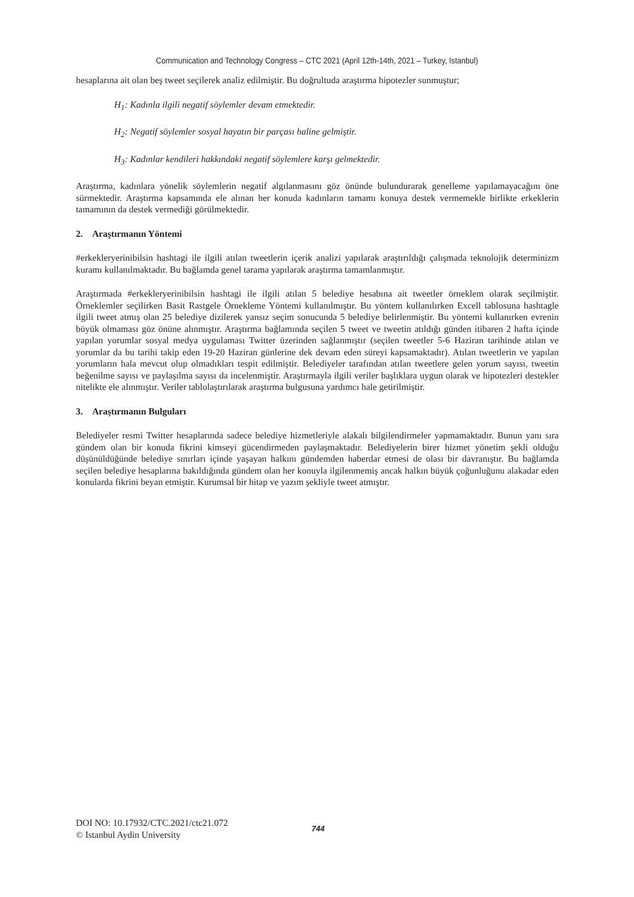Communication and Technology Congress – CTC 2021 (April 12th-14th, 2021 – Turkey, Istanbul)
hesaplarına ait olan beş tweet seçilerek analiz edilmiştir. Bu doğrultuda araştırma hipotezler sunmuştur;
H<sub>1</sub>: Kadınla ilgili negatif söylemler devam etmektedir.
H<sub>2</sub>: Negatif söylemler sosyal hayatın bir parçası haline gelmiştir.
H<sub>3</sub>: Kadınlar kendileri hakkındaki negatif söylemlere karşı gelmektedir.
Araştırma, kadınlara yönelik söylemlerin negatif algılanmasını göz önünde bulundurarak genelleme yapılamayacağını öne sürmektedir. Araştırma kapsamında ele alınan her konuda kadınların tamamı konuya destek vermemekle birlikte erkeklerin tamamının da destek vermediği görülmektedir.
2. Araştırmanın Yöntemi
#erkekleryerinibilsin hashtagi ile ilgili atılan tweetlerin içerik analizi yapılarak araştırıldığı çalışmada teknolojik determinizm kuramı kullanılmaktadır. Bu bağlamda genel tarama yapılarak araştırma tamamlanmıştır.
Araştırmada #erkekleryerinibilsin hashtagi ile ilgili atılan 5 belediye hesabına ait tweetler örneklem olarak seçilmiştir. Örneklemler seçilirken Basit Rastgele Örnekleme Yöntemi kullanılmıştır. Bu yöntem kullanılırken Excell tablosuna hashtagle ilgili tweet atmış olan 25 belediye dizilerek yansız seçim sonucunda 5 belediye belirlenmiştir. Bu yöntemi kullanırken evrenin büyük olmaması göz önüne alınmıştır. Araştırma bağlamında seçilen 5 tweet ve tweetin atıldığı günden itibaren 2 hafta içinde yapılan yorumlar sosyal medya uygulaması Twitter üzerinden sağlanmıştır (seçilen tweetler 5-6 Haziran tarihinde atılan ve yorumlar da bu tarihi takip eden 19-20 Haziran günlerine dek devam eden süreyi kapsamaktadır). Atılan tweetlerin ve yapılan yorumların hala mevcut olup olmadıkları tespit edilmiştir. Belediyeler tarafından atılan tweetlere gelen yorum sayısı, tweetin beğenilme sayısı ve paylaşılma sayısı da incelenmiştir. Araştırmayla ilgili veriler başlıklara uygun olarak ve hipotezleri destekler nitelikte ele alınmıştır. Veriler tablolaştırılarak araştırma bulgusuna yardımcı hale getirilmiştir.
3. Araştırmanın Bulguları
Belediyeler resmi Twitter hesaplarında sadece belediye hizmetleriyle alakalı bilgilendirmeler yapmamaktadır. Bunun yanı sıra gündem olan bir konuda fikrini kimseyi gücendirmeden paylaşmaktadır. Belediyelerin birer hizmet yönetim şekli olduğu düşünüldüğünde belediye sınırları içinde yaşayan halkını gündemden haberdar etmesi de olası bir davranıştır. Bu bağlamda seçilen belediye hesaplarına bakıldığında gündem olan her konuyla ilgilenmemiş ancak halkın büyük çoğunluğunu alakadar eden konularda fikrini beyan etmiştir. Kurumsal bir hitap ve yazım şekliyle tweet atmıştır.
DOI NO: 10.17932/CTC.2021/ctc21.072
© Istanbul Aydin University
744